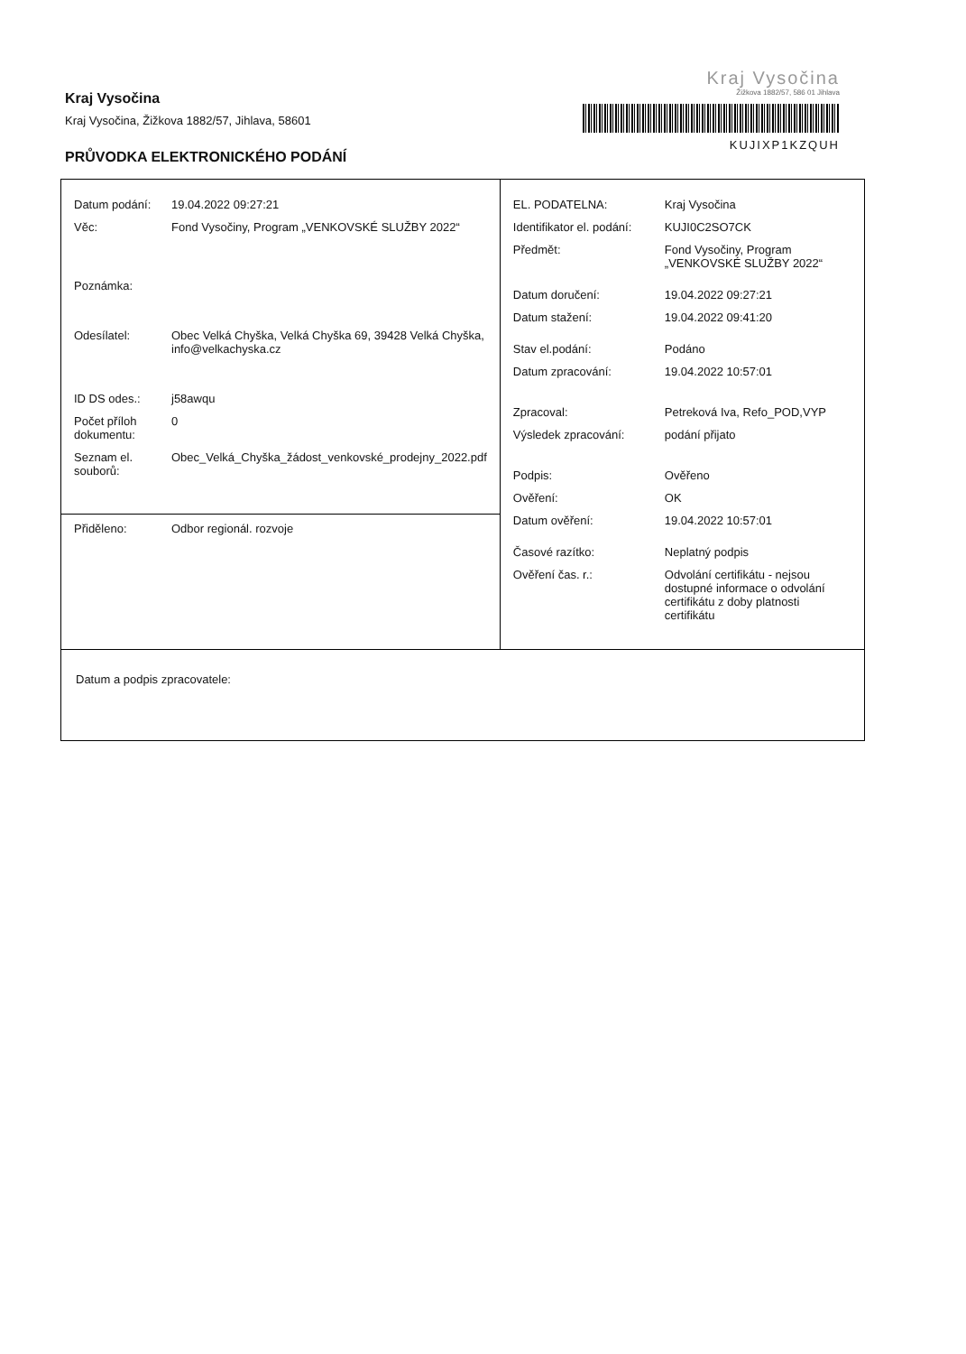Kraj Vysočina
Žižkova 1882/57, 586 01 Jihlava
KUJIXP1KZQUH
Kraj Vysočina
Kraj Vysočina, Žižkova 1882/57, Jihlava, 58601
PRŮVODKA ELEKTRONICKÉHO PODÁNÍ
Datum podání: 19.04.2022 09:27:21
Věc: Fond Vysočiny, Program „VENKOVSKÉ SLUŽBY 2022“
Poznámka:
Odesílatel: Obec Velká Chyška, Velká Chyška 69, 39428 Velká Chyška, info@velkachyska.cz
ID DS odes.: j58awqu
Počet příloh dokumentu:
0
Seznam el. souborů:
Obec_Velká_Chyška_žádost_venkovské_prodejny_2022.pdf
Přiděleno: Odbor regionál. rozvoje
EL. PODATELNA: Kraj Vysočina
Identifikator el. podání:
KUJI0C2SO7CK
Předmět: Fond Vysočiny, Program „VENKOVSKÉ SLUŽBY 2022“
Datum doručení: 19.04.2022 09:27:21
Datum stažení: 19.04.2022 09:41:20
Stav el.podání: Podáno
Datum zpracování: 19.04.2022 10:57:01
Zpracoval: Petreková Iva, Refo_POD,VYP
Výsledek zpracování: podání přijato
Podpis: Ověřeno
Ověření: OK
Datum ověření: 19.04.2022 10:57:01
Časové razítko: Neplatný podpis
Ověření čas. r.: Odvolání certifikátu - nejsou dostupné informace o odvolání certifikátu z doby platnosti certifikátu
Datum a podpis zpracovatele: